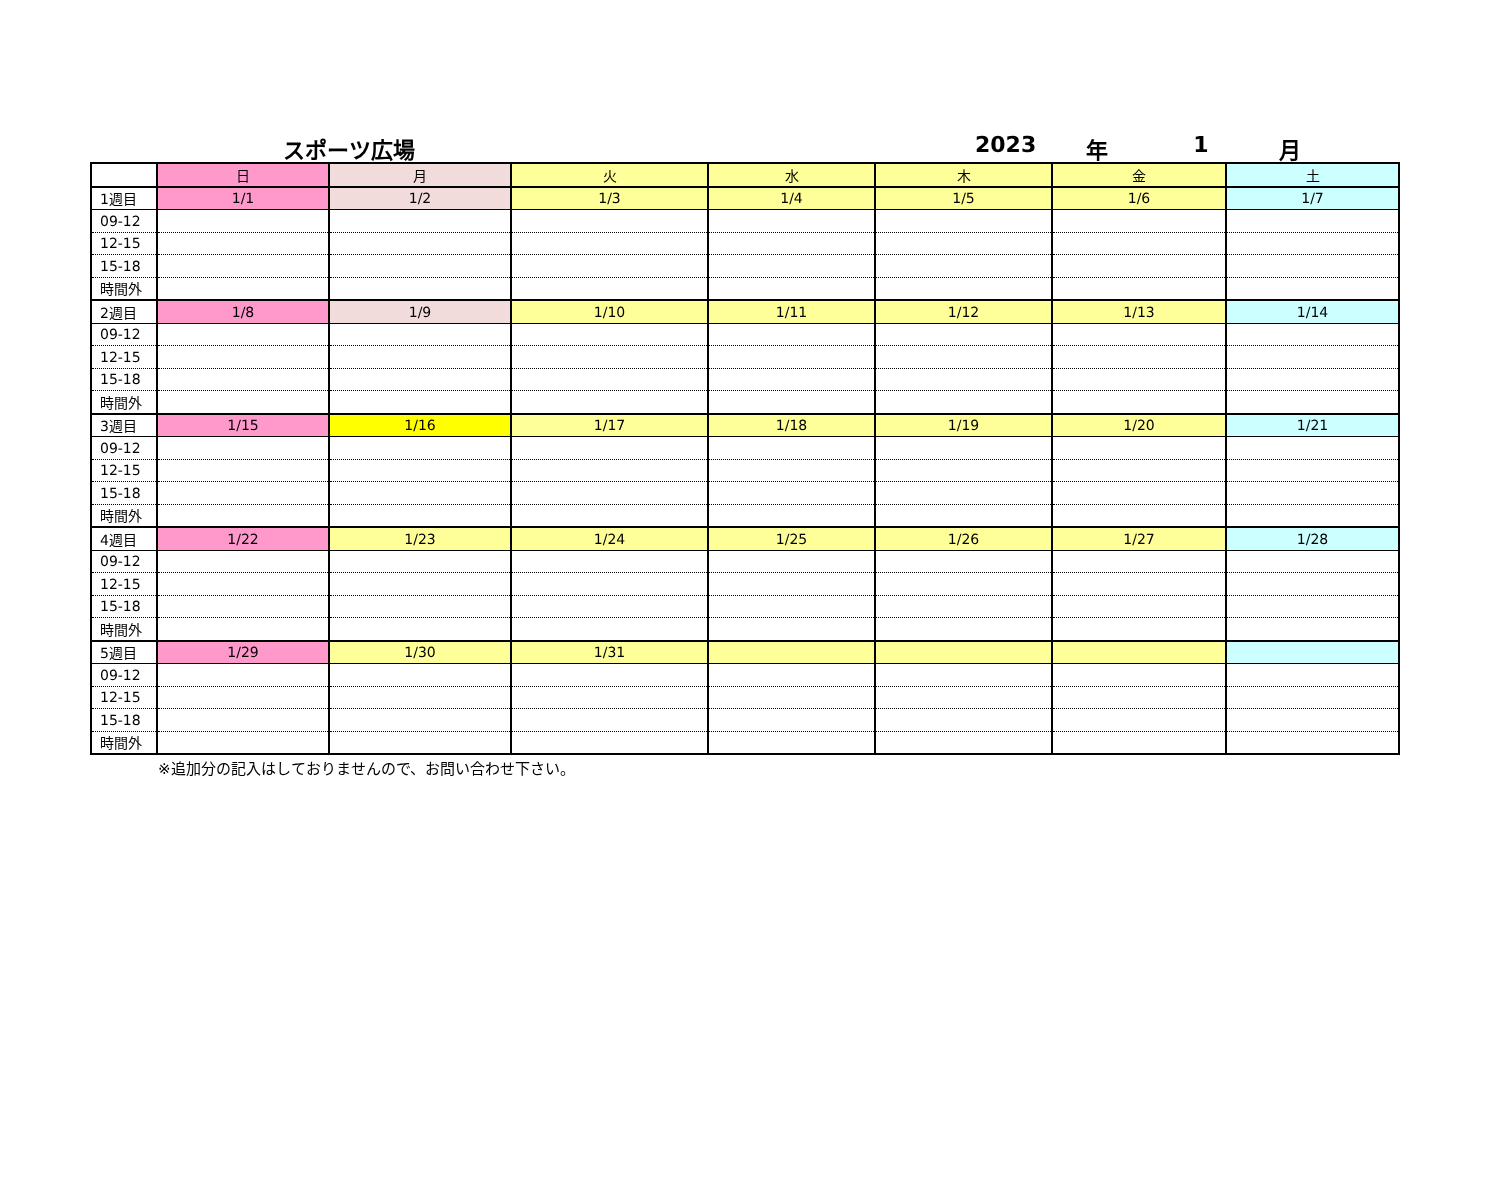スポーツ広場 2023 年 1 月
| | 日 | 月 | 火 | 水 | 木 | 金 | 土 |
| --- | --- | --- | --- | --- | --- | --- | --- |
| 1週目 | 1/1 | 1/2 | 1/3 | 1/4 | 1/5 | 1/6 | 1/7 |
| 09-12 | | | | | | | |
| 12-15 | | | | | | | |
| 15-18 | | | | | | | |
| 時間外 | | | | | | | |
| 2週目 | 1/8 | 1/9 | 1/10 | 1/11 | 1/12 | 1/13 | 1/14 |
| 09-12 | | | | | | | |
| 12-15 | | | | | | | |
| 15-18 | | | | | | | |
| 時間外 | | | | | | | |
| 3週目 | 1/15 | 1/16 | 1/17 | 1/18 | 1/19 | 1/20 | 1/21 |
| 09-12 | | | | | | | |
| 12-15 | | | | | | | |
| 15-18 | | | | | | | |
| 時間外 | | | | | | | |
| 4週目 | 1/22 | 1/23 | 1/24 | 1/25 | 1/26 | 1/27 | 1/28 |
| 09-12 | | | | | | | |
| 12-15 | | | | | | | |
| 15-18 | | | | | | | |
| 時間外 | | | | | | | |
| 5週目 | 1/29 | 1/30 | 1/31 | | | | |
| 09-12 | | | | | | | |
| 12-15 | | | | | | | |
| 15-18 | | | | | | | |
| 時間外 | | | | | | | |
※追加分の記入はしておりませんので、お問い合わせ下さい。